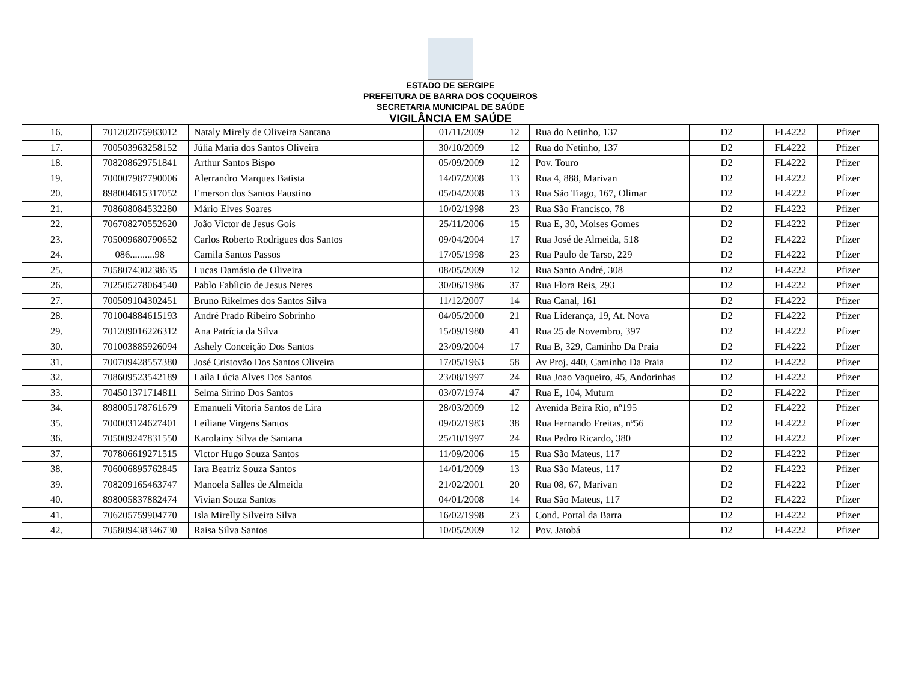ESTADO DE SERGIPE
PREFEITURA DE BARRA DOS COQUEIROS
SECRETARIA MUNICIPAL DE SAÚDE
VIGILÂNCIA EM SAÚDE
| 16. | 701202075983012 | Nataly Mirely de Oliveira Santana | 01/11/2009 | 12 | Rua do Netinho, 137 | D2 | FL4222 | Pfizer |
| 17. | 700503963258152 | Júlia Maria dos Santos Oliveira | 30/10/2009 | 12 | Rua do Netinho, 137 | D2 | FL4222 | Pfizer |
| 18. | 708208629751841 | Arthur Santos Bispo | 05/09/2009 | 12 | Pov. Touro | D2 | FL4222 | Pfizer |
| 19. | 700007987790006 | Alerrandro Marques Batista | 14/07/2008 | 13 | Rua 4, 888, Marivan | D2 | FL4222 | Pfizer |
| 20. | 898004615317052 | Emerson dos Santos Faustino | 05/04/2008 | 13 | Rua São Tiago, 167, Olimar | D2 | FL4222 | Pfizer |
| 21. | 708608084532280 | Mário Elves Soares | 10/02/1998 | 23 | Rua São Francisco, 78 | D2 | FL4222 | Pfizer |
| 22. | 706708270552620 | João Victor de Jesus Gois | 25/11/2006 | 15 | Rua E, 30, Moises Gomes | D2 | FL4222 | Pfizer |
| 23. | 705009680790652 | Carlos Roberto Rodrigues dos Santos | 09/04/2004 | 17 | Rua José de Almeida, 518 | D2 | FL4222 | Pfizer |
| 24. | 086..........98 | Camila Santos Passos | 17/05/1998 | 23 | Rua Paulo de Tarso, 229 | D2 | FL4222 | Pfizer |
| 25. | 705807430238635 | Lucas Damásio de Oliveira | 08/05/2009 | 12 | Rua Santo André, 308 | D2 | FL4222 | Pfizer |
| 26. | 702505278064540 | Pablo Fabíicio de Jesus Neres | 30/06/1986 | 37 | Rua Flora Reis, 293 | D2 | FL4222 | Pfizer |
| 27. | 700509104302451 | Bruno Rikelmes dos Santos Silva | 11/12/2007 | 14 | Rua Canal, 161 | D2 | FL4222 | Pfizer |
| 28. | 701004884615193 | André Prado Ribeiro Sobrinho | 04/05/2000 | 21 | Rua Liderança, 19, At. Nova | D2 | FL4222 | Pfizer |
| 29. | 701209016226312 | Ana Patrícia da Silva | 15/09/1980 | 41 | Rua 25 de Novembro, 397 | D2 | FL4222 | Pfizer |
| 30. | 701003885926094 | Ashely Conceição Dos Santos | 23/09/2004 | 17 | Rua B, 329, Caminho Da Praia | D2 | FL4222 | Pfizer |
| 31. | 700709428557380 | José Cristovão Dos Santos Oliveira | 17/05/1963 | 58 | Av Proj. 440, Caminho Da Praia | D2 | FL4222 | Pfizer |
| 32. | 708609523542189 | Laila Lúcia Alves Dos Santos | 23/08/1997 | 24 | Rua Joao Vaqueiro, 45, Andorinhas | D2 | FL4222 | Pfizer |
| 33. | 704501371714811 | Selma Sirino Dos Santos | 03/07/1974 | 47 | Rua E, 104, Mutum | D2 | FL4222 | Pfizer |
| 34. | 898005178761679 | Emanueli Vitoria Santos de Lira | 28/03/2009 | 12 | Avenida Beira Rio, nº195 | D2 | FL4222 | Pfizer |
| 35. | 700003124627401 | Leiliane Virgens Santos | 09/02/1983 | 38 | Rua Fernando Freitas, nº56 | D2 | FL4222 | Pfizer |
| 36. | 705009247831550 | Karolainy Silva de Santana | 25/10/1997 | 24 | Rua Pedro Ricardo, 380 | D2 | FL4222 | Pfizer |
| 37. | 707806619271515 | Victor Hugo Souza Santos | 11/09/2006 | 15 | Rua São Mateus, 117 | D2 | FL4222 | Pfizer |
| 38. | 706006895762845 | Iara Beatriz Souza Santos | 14/01/2009 | 13 | Rua São Mateus, 117 | D2 | FL4222 | Pfizer |
| 39. | 708209165463747 | Manoela Salles de Almeida | 21/02/2001 | 20 | Rua 08, 67, Marivan | D2 | FL4222 | Pfizer |
| 40. | 898005837882474 | Vivian Souza Santos | 04/01/2008 | 14 | Rua São Mateus, 117 | D2 | FL4222 | Pfizer |
| 41. | 706205759904770 | Isla Mirelly Silveira Silva | 16/02/1998 | 23 | Cond. Portal da Barra | D2 | FL4222 | Pfizer |
| 42. | 705809438346730 | Raisa Silva Santos | 10/05/2009 | 12 | Pov. Jatobá | D2 | FL4222 | Pfizer |